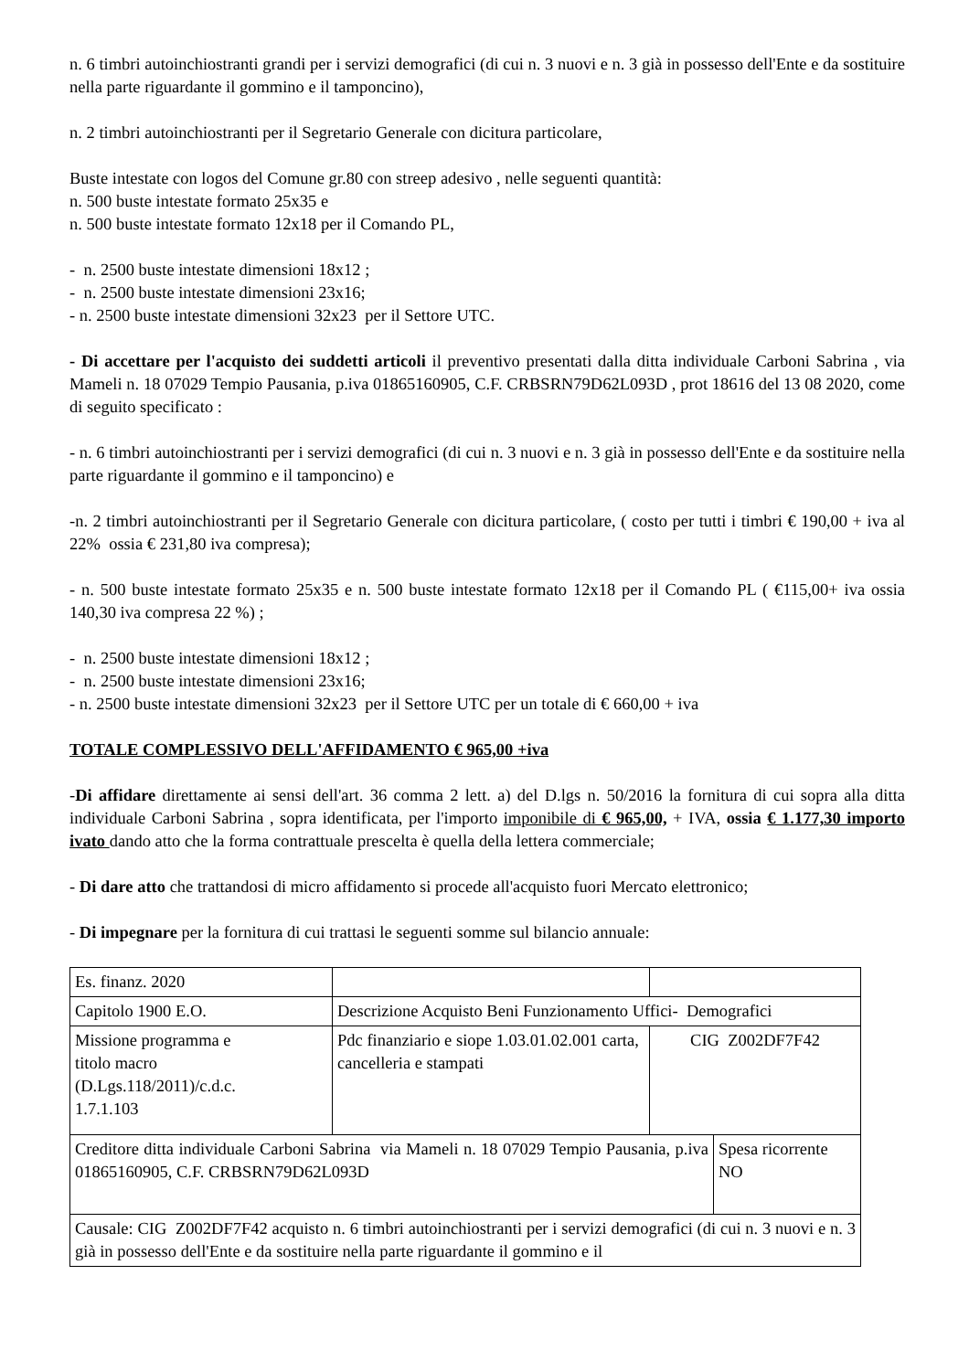n. 6 timbri autoinchiostranti grandi per i servizi demografici (di cui n. 3 nuovi e n. 3 già in possesso dell'Ente e da sostituire nella parte riguardante il gommino e il tamponcino),
n. 2 timbri autoinchiostranti per il Segretario Generale con dicitura particolare,
Buste intestate con logos del Comune gr.80 con streep adesivo , nelle seguenti quantità:
n. 500 buste intestate formato 25x35 e
n. 500 buste intestate formato 12x18 per il Comando PL,
- n. 2500 buste intestate dimensioni 18x12 ;
- n. 2500 buste intestate dimensioni 23x16;
- n. 2500 buste intestate dimensioni 32x23 per il Settore UTC.
- Di accettare per l'acquisto dei suddetti articoli il preventivo presentati dalla ditta individuale Carboni Sabrina , via Mameli n. 18 07029 Tempio Pausania, p.iva 01865160905, C.F. CRBSRN79D62L093D , prot 18616 del 13 08 2020, come di seguito specificato :
- n. 6 timbri autoinchiostranti per i servizi demografici (di cui n. 3 nuovi e n. 3 già in possesso dell'Ente e da sostituire nella parte riguardante il gommino e il tamponcino) e
-n. 2 timbri autoinchiostranti per il Segretario Generale con dicitura particolare, ( costo per tutti i timbri € 190,00 + iva al 22% ossia € 231,80 iva compresa);
- n. 500 buste intestate formato 25x35 e n. 500 buste intestate formato 12x18 per il Comando PL ( €115,00+ iva ossia 140,30 iva compresa 22 %) ;
- n. 2500 buste intestate dimensioni 18x12 ;
- n. 2500 buste intestate dimensioni 23x16;
- n. 2500 buste intestate dimensioni 32x23 per il Settore UTC per un totale di € 660,00 + iva
TOTALE COMPLESSIVO DELL'AFFIDAMENTO € 965,00 +iva
-Di affidare direttamente ai sensi dell'art. 36 comma 2 lett. a) del D.lgs n. 50/2016 la fornitura di cui sopra alla ditta individuale Carboni Sabrina , sopra identificata, per l'importo imponibile di € 965,00, + IVA, ossia € 1.177,30 importo ivato dando atto che la forma contrattuale prescelta è quella della lettera commerciale;
- Di dare atto che trattandosi di micro affidamento si procede all'acquisto fuori Mercato elettronico;
- Di impegnare per la fornitura di cui trattasi le seguenti somme sul bilancio annuale:
| Es. finanz. 2020 | | | |
| Capitolo 1900 E.O. | Descrizione Acquisto Beni Funzionamento Uffici- Demografici | | |
| Missione programma e titolo macro (D.Lgs.118/2011)/c.d.c. 1.7.1.103 | Pdc finanziario e siope 1.03.01.02.001 carta, cancelleria e stampati | CIG Z002DF7F42 | |
| Creditore ditta individuale Carboni Sabrina via Mameli n. 18 07029 Tempio Pausania, p.iva 01865160905, C.F. CRBSRN79D62L093D | | | Spesa ricorrente NO |
| Causale: CIG Z002DF7F42 acquisto n. 6 timbri autoinchiostranti per i servizi demografici (di cui n. 3 nuovi e n. 3 già in possesso dell'Ente e da sostituire nella parte riguardante il gommino e il | | | |